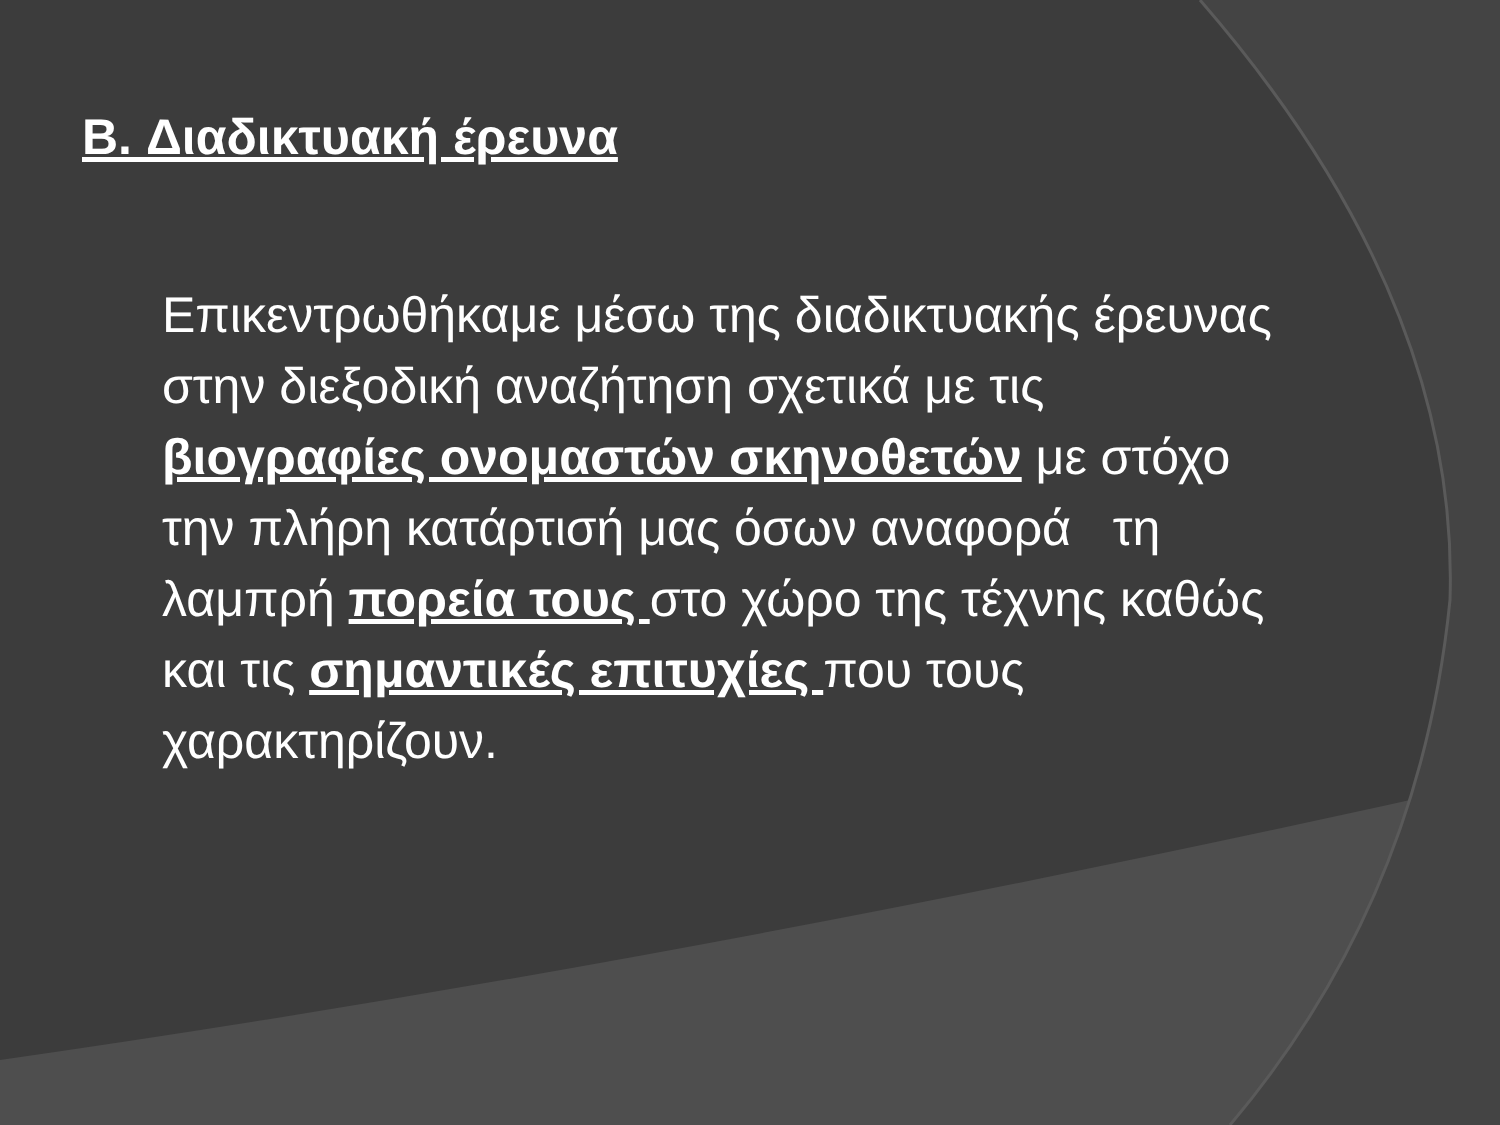B. Διαδικτυακή έρευνα
Επικεντρωθήκαμε μέσω της διαδικτυακής έρευνας στην διεξοδική αναζήτηση σχετικά με τις βιογραφίες ονομαστών σκηνοθετών με στόχο την πλήρη κατάρτισή μας όσων αναφορά τη λαμπρή πορεία τους στο χώρο της τέχνης καθώς και τις σημαντικές επιτυχίες που τους χαρακτηρίζουν.